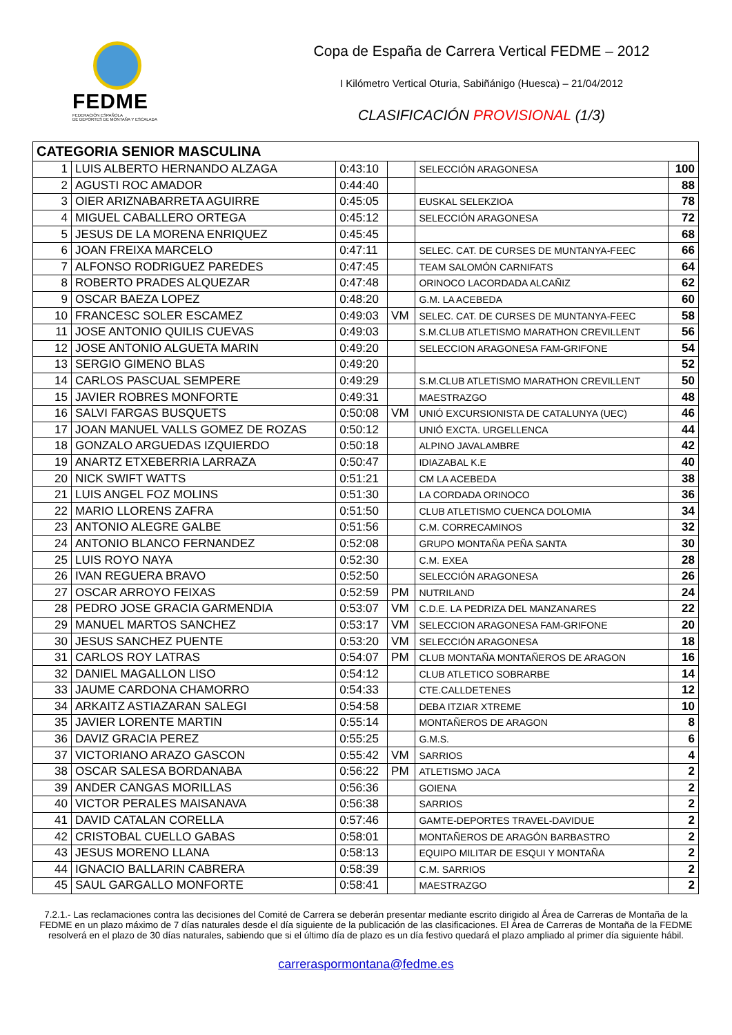FEDME
FEDERACIÓN ESPAÑOLA
DE DEPORTES DE MONTAÑA Y ESCALADA
Copa de España de Carrera Vertical FEDME – 2012
I Kilómetro Vertical Oturia, Sabiñánigo (Huesca) – 21/04/2012
CLASIFICACIÓN PROVISIONAL (1/3)
| CATEGORIA SENIOR MASCULINA | | | | | |
| --- | --- | --- | --- | --- | --- |
| 1 | LUIS ALBERTO HERNANDO ALZAGA | 0:43:10 | | SELECCIÓN ARAGONESA | 100 |
| 2 | AGUSTI ROC AMADOR | 0:44:40 | | | 88 |
| 3 | OIER ARIZNABARRETA AGUIRRE | 0:45:05 | | EUSKAL SELEKZIOA | 78 |
| 4 | MIGUEL CABALLERO ORTEGA | 0:45:12 | | SELECCIÓN ARAGONESA | 72 |
| 5 | JESUS DE LA MORENA ENRIQUEZ | 0:45:45 | | | 68 |
| 6 | JOAN FREIXA MARCELO | 0:47:11 | | SELEC. CAT. DE CURSES DE MUNTANYA-FEEC | 66 |
| 7 | ALFONSO RODRIGUEZ PAREDES | 0:47:45 | | TEAM SALOMÓN CARNIFATS | 64 |
| 8 | ROBERTO PRADES ALQUEZAR | 0:47:48 | | ORINOCO LACORDADA ALCAÑIZ | 62 |
| 9 | OSCAR BAEZA LOPEZ | 0:48:20 | | G.M. LA ACEBEDA | 60 |
| 10 | FRANCESC SOLER ESCAMEZ | 0:49:03 | VM | SELEC. CAT. DE CURSES DE MUNTANYA-FEEC | 58 |
| 11 | JOSE ANTONIO QUILIS CUEVAS | 0:49:03 | | S.M.CLUB ATLETISMO MARATHON CREVILLENT | 56 |
| 12 | JOSE ANTONIO ALGUETA MARIN | 0:49:20 | | SELECCION ARAGONESA FAM-GRIFONE | 54 |
| 13 | SERGIO GIMENO BLAS | 0:49:20 | | | 52 |
| 14 | CARLOS PASCUAL SEMPERE | 0:49:29 | | S.M.CLUB ATLETISMO MARATHON CREVILLENT | 50 |
| 15 | JAVIER ROBRES MONFORTE | 0:49:31 | | MAESTRAZGO | 48 |
| 16 | SALVI FARGAS BUSQUETS | 0:50:08 | VM | UNIÓ EXCURSIONISTA DE CATALUNYA (UEC) | 46 |
| 17 | JOAN MANUEL VALLS GOMEZ DE ROZAS | 0:50:12 | | UNIÓ EXCTA. URGELLENCA | 44 |
| 18 | GONZALO ARGUEDAS IZQUIERDO | 0:50:18 | | ALPINO JAVALAMBRE | 42 |
| 19 | ANARTZ ETXEBERRIA LARRAZA | 0:50:47 | | IDIAZABAL K.E | 40 |
| 20 | NICK SWIFT WATTS | 0:51:21 | | CM LA ACEBEDA | 38 |
| 21 | LUIS ANGEL FOZ MOLINS | 0:51:30 | | LA CORDADA ORINOCO | 36 |
| 22 | MARIO LLORENS ZAFRA | 0:51:50 | | CLUB ATLETISMO CUENCA DOLOMIA | 34 |
| 23 | ANTONIO ALEGRE GALBE | 0:51:56 | | C.M. CORRECAMINOS | 32 |
| 24 | ANTONIO BLANCO FERNANDEZ | 0:52:08 | | GRUPO MONTAÑA PEÑA SANTA | 30 |
| 25 | LUIS ROYO NAYA | 0:52:30 | | C.M. EXEA | 28 |
| 26 | IVAN REGUERA BRAVO | 0:52:50 | | SELECCIÓN ARAGONESA | 26 |
| 27 | OSCAR ARROYO FEIXAS | 0:52:59 | PM | NUTRILAND | 24 |
| 28 | PEDRO JOSE GRACIA GARMENDIA | 0:53:07 | VM | C.D.E. LA PEDRIZA DEL MANZANARES | 22 |
| 29 | MANUEL MARTOS SANCHEZ | 0:53:17 | VM | SELECCION ARAGONESA FAM-GRIFONE | 20 |
| 30 | JESUS SANCHEZ PUENTE | 0:53:20 | VM | SELECCIÓN ARAGONESA | 18 |
| 31 | CARLOS ROY LATRAS | 0:54:07 | PM | CLUB MONTAÑA MONTAÑEROS DE ARAGON | 16 |
| 32 | DANIEL MAGALLON LISO | 0:54:12 | | CLUB ATLETICO SOBRARBE | 14 |
| 33 | JAUME CARDONA CHAMORRO | 0:54:33 | | CTE.CALLDETENES | 12 |
| 34 | ARKAITZ ASTIAZARAN SALEGI | 0:54:58 | | DEBA ITZIAR XTREME | 10 |
| 35 | JAVIER LORENTE MARTIN | 0:55:14 | | MONTAÑEROS DE ARAGON | 8 |
| 36 | DAVIZ GRACIA PEREZ | 0:55:25 | | G.M.S. | 6 |
| 37 | VICTORIANO ARAZO GASCON | 0:55:42 | VM | SARRIOS | 4 |
| 38 | OSCAR SALESA BORDANABA | 0:56:22 | PM | ATLETISMO JACA | 2 |
| 39 | ANDER CANGAS MORILLAS | 0:56:36 | | GOIENA | 2 |
| 40 | VICTOR PERALES MAISANAVA | 0:56:38 | | SARRIOS | 2 |
| 41 | DAVID CATALAN CORELLA | 0:57:46 | | GAMTE-DEPORTES TRAVEL-DAVIDUE | 2 |
| 42 | CRISTOBAL CUELLO GABAS | 0:58:01 | | MONTAÑEROS DE ARAGÓN BARBASTRO | 2 |
| 43 | JESUS MORENO LLANA | 0:58:13 | | EQUIPO MILITAR DE ESQUI Y MONTAÑA | 2 |
| 44 | IGNACIO BALLARIN CABRERA | 0:58:39 | | C.M. SARRIOS | 2 |
| 45 | SAUL GARGALLO MONFORTE | 0:58:41 | | MAESTRAZGO | 2 |
7.2.1.- Las reclamaciones contra las decisiones del Comité de Carrera se deberán presentar mediante escrito dirigido al Área de Carreras de Montaña de la FEDME en un plazo máximo de 7 días naturales desde el día siguiente de la publicación de las clasificaciones. El Área de Carreras de Montaña de la FEDME resolverá en el plazo de 30 días naturales, sabiendo que si el último día de plazo es un día festivo quedará el plazo ampliado al primer día siguiente hábil.
carreraspormontana@fedme.es